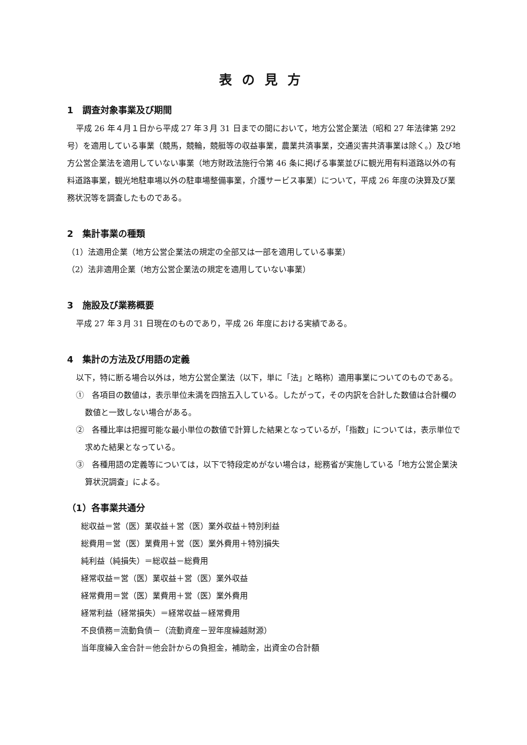表の見方
1　調査対象事業及び期間
平成 26 年４月１日から平成 27 年３月 31 日までの間において，地方公営企業法（昭和 27 年法律第 292 号）を適用している事業（競馬，競輪，競艇等の収益事業，農業共済事業，交通災害共済事業は除く。）及び地方公営企業法を適用していない事業（地方財政法施行令第 46 条に掲げる事業並びに観光用有料道路以外の有料道路事業，観光地駐車場以外の駐車場整備事業，介護サービス事業）について，平成 26 年度の決算及び業務状況等を調査したものである。
2　集計事業の種類
（1）法適用企業（地方公営企業法の規定の全部又は一部を適用している事業）
（2）法非適用企業（地方公営企業法の規定を適用していない事業）
3　施設及び業務概要
平成 27 年３月 31 日現在のものであり，平成 26 年度における実績である。
4　集計の方法及び用語の定義
以下，特に断る場合以外は，地方公営企業法（以下，単に「法」と略称）適用事業についてのものである。
①　各項目の数値は，表示単位未満を四捨五入している。したがって，その内訳を合計した数値は合計欄の数値と一致しない場合がある。
②　各種比率は把握可能な最小単位の数値で計算した結果となっているが，「指数」については，表示単位で求めた結果となっている。
③　各種用語の定義等については，以下で特段定めがない場合は，総務省が実施している「地方公営企業決算状況調査」による。
（1）各事業共通分
総収益＝営（医）業収益＋営（医）業外収益＋特別利益
総費用＝営（医）業費用＋営（医）業外費用＋特別損失
純利益（純損失）＝総収益－総費用
経常収益＝営（医）業収益＋営（医）業外収益
経常費用＝営（医）業費用＋営（医）業外費用
経常利益（経常損失）＝経常収益－経常費用
不良債務＝流動負債－（流動資産－翌年度繰越財源）
当年度繰入金合計＝他会計からの負担金，補助金，出資金の合計額